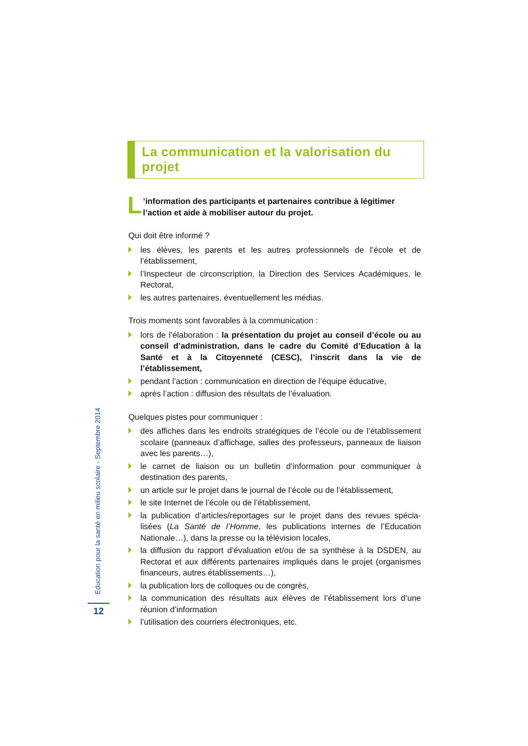La communication et la valorisation du projet
L’information des participants et partenaires contribue à légitimer l’action et aide à mobiliser autour du projet.
Qui doit être informé ?
les élèves, les parents et les autres professionnels de l’école et de l’établissement,
l’Inspecteur de circonscription, la Direction des Services Académiques, le Rectorat,
les autres partenaires, éventuellement les médias.
Trois moments sont favorables à la communication :
lors de l’élaboration : la présentation du projet au conseil d’école ou au conseil d’administration, dans le cadre du Comité d’Education à la Santé et à la Citoyenneté (CESC), l’inscrit dans la vie de l’établissement,
pendant l’action : communication en direction de l’équipe éducative,
après l’action : diffusion des résultats de l’évaluation.
Quelques pistes pour communiquer :
des affiches dans les endroits stratégiques de l’école ou de l’établissement scolaire (panneaux d’affichage, salles des professeurs, panneaux de liaison avec les parents…),
le carnet de liaison ou un bulletin d’information pour communiquer à destination des parents,
un article sur le projet dans le journal de l’école ou de l’établissement,
le site Internet de l’école ou de l’établissement,
la publication d’articles/reportages sur le projet dans des revues spécia-lisées (La Santé de l’Homme, les publications internes de l’Education Nationale…), dans la presse ou la télévision locales,
la diffusion du rapport d’évaluation et/ou de sa synthèse à la DSDEN, au Rectorat et aux différents partenaires impliqués dans le projet (organismes financeurs, autres établissements…),
la publication lors de colloques ou de congrès,
la communication des résultats aux élèves de l’établissement lors d’une réunion d’information
l’utilisation des courriers électroniques, etc.
Education pour la santé en milieu scolaire - Septembre 2014
12